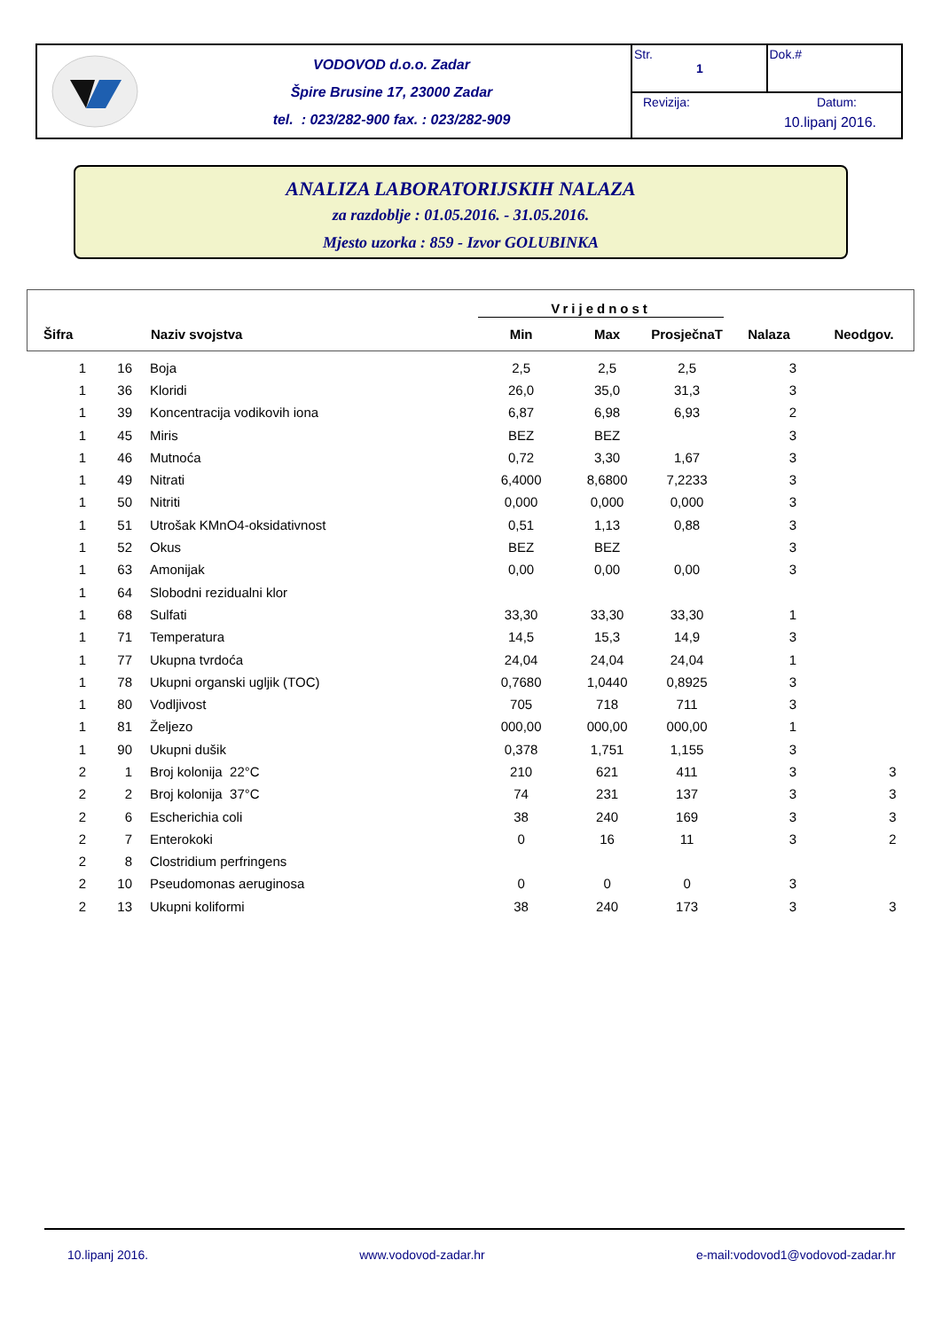VODOVOD d.o.o. Zadar
Špire Brusine 17, 23000 Zadar
tel. : 023/282-900 fax. : 023/282-909
Str.
1
Dok.#
Revizija: Datum:
10.lipanj 2016.
ANALIZA LABORATORIJSKIH NALAZA
za razdoblje : 01.05.2016. - 31.05.2016.
Mjesto uzorka : 859 - Izvor GOLUBINKA
| | | | Vrijednost | | | | |
| --- | --- | --- | --- | --- | --- | --- | --- |
| Šifra | | Naziv svojstva | Min | Max | ProsječnaT | Nalaza | Neodgov. |
| 1 | 16 | Boja | 2,5 | 2,5 | 2,5 | 3 | |
| 1 | 36 | Kloridi | 26,0 | 35,0 | 31,3 | 3 | |
| 1 | 39 | Koncentracija vodikovih iona | 6,87 | 6,98 | 6,93 | 2 | |
| 1 | 45 | Miris | BEZ | BEZ | | 3 | |
| 1 | 46 | Mutnoća | 0,72 | 3,30 | 1,67 | 3 | |
| 1 | 49 | Nitrati | 6,4000 | 8,6800 | 7,2233 | 3 | |
| 1 | 50 | Nitriti | 0,000 | 0,000 | 0,000 | 3 | |
| 1 | 51 | Utrošak KMnO4-oksidativnost | 0,51 | 1,13 | 0,88 | 3 | |
| 1 | 52 | Okus | BEZ | BEZ | | 3 | |
| 1 | 63 | Amonijak | 0,00 | 0,00 | 0,00 | 3 | |
| 1 | 64 | Slobodni rezidualni klor | | | | | |
| 1 | 68 | Sulfati | 33,30 | 33,30 | 33,30 | 1 | |
| 1 | 71 | Temperatura | 14,5 | 15,3 | 14,9 | 3 | |
| 1 | 77 | Ukupna tvrdoća | 24,04 | 24,04 | 24,04 | 1 | |
| 1 | 78 | Ukupni organski ugljik (TOC) | 0,7680 | 1,0440 | 0,8925 | 3 | |
| 1 | 80 | Vodljivost | 705 | 718 | 711 | 3 | |
| 1 | 81 | Željezo | 000,00 | 000,00 | 000,00 | 1 | |
| 1 | 90 | Ukupni dušik | 0,378 | 1,751 | 1,155 | 3 | |
| 2 | 1 | Broj kolonija 22°C | 210 | 621 | 411 | 3 | 3 |
| 2 | 2 | Broj kolonija 37°C | 74 | 231 | 137 | 3 | 3 |
| 2 | 6 | Escherichia coli | 38 | 240 | 169 | 3 | 3 |
| 2 | 7 | Enterokoki | 0 | 16 | 11 | 3 | 2 |
| 2 | 8 | Clostridium perfringens | | | | | |
| 2 | 10 | Pseudomonas aeruginosa | 0 | 0 | 0 | 3 | |
| 2 | 13 | Ukupni koliformi | 38 | 240 | 173 | 3 | 3 |
10.lipanj 2016. www.vodovod-zadar.hr e-mail:vodovod1@vodovod-zadar.hr